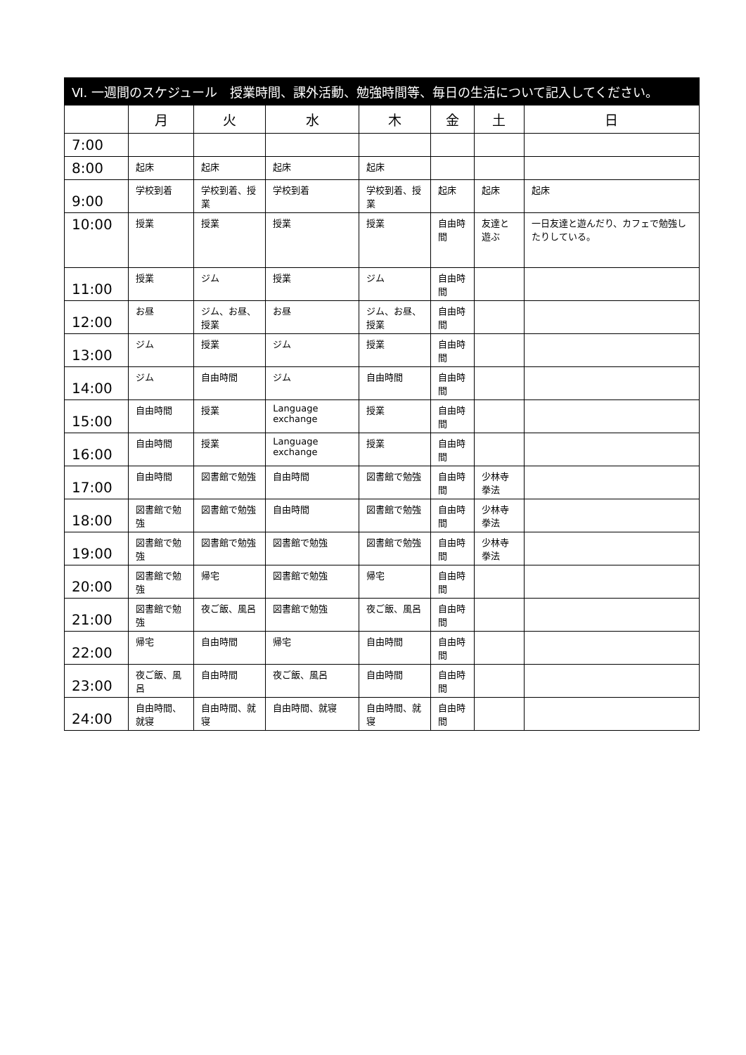| Ⅵ. 一週間のスケジュール 授業時間、課外活動、勉強時間等、毎日の生活について記入してください。 | | | | | | | |
| --- | --- | --- | --- | --- | --- | --- | --- |
| | 月 | 火 | 水 | 木 | 金 | 土 | 日 |
| 7:00 | | | | | | | |
| 8:00 | 起床 | 起床 | 起床 | 起床 | | | |
| 9:00 | 学校到着 | 学校到着、授業 | 学校到着 | 学校到着、授業 | 起床 | 起床 | 起床 |
| 10:00 | 授業 | 授業 | 授業 | 授業 | 自由時間 | 友達と遊ぶ | 一日友達と遊んだり、カフェで勉強したりしている。 |
| 11:00 | 授業 | ジム | 授業 | ジム | 自由時間 | | |
| 12:00 | お昼 | ジム、お昼、授業 | お昼 | ジム、お昼、授業 | 自由時間 | | |
| 13:00 | ジム | 授業 | ジム | 授業 | 自由時間 | | |
| 14:00 | ジム | 自由時間 | ジム | 自由時間 | 自由時間 | | |
| 15:00 | 自由時間 | 授業 | Language exchange | 授業 | 自由時間 | | |
| 16:00 | 自由時間 | 授業 | Language exchange | 授業 | 自由時間 | | |
| 17:00 | 自由時間 | 図書館で勉強 | 自由時間 | 図書館で勉強 | 自由時間 | 少林寺拳法 | |
| 18:00 | 図書館で勉強 | 図書館で勉強 | 自由時間 | 図書館で勉強 | 自由時間 | 少林寺拳法 | |
| 19:00 | 図書館で勉強 | 図書館で勉強 | 図書館で勉強 | 図書館で勉強 | 自由時間 | 少林寺拳法 | |
| 20:00 | 図書館で勉強 | 帰宅 | 図書館で勉強 | 帰宅 | 自由時間 | | |
| 21:00 | 図書館で勉強 | 夜ご飯、風呂 | 図書館で勉強 | 夜ご飯、風呂 | 自由時間 | | |
| 22:00 | 帰宅 | 自由時間 | 帰宅 | 自由時間 | 自由時間 | | |
| 23:00 | 夜ご飯、風呂 | 自由時間 | 夜ご飯、風呂 | 自由時間 | 自由時間 | | |
| 24:00 | 自由時間、就寝 | 自由時間、就寝 | 自由時間、就寝 | 自由時間、就寝 | 自由時間 | | |